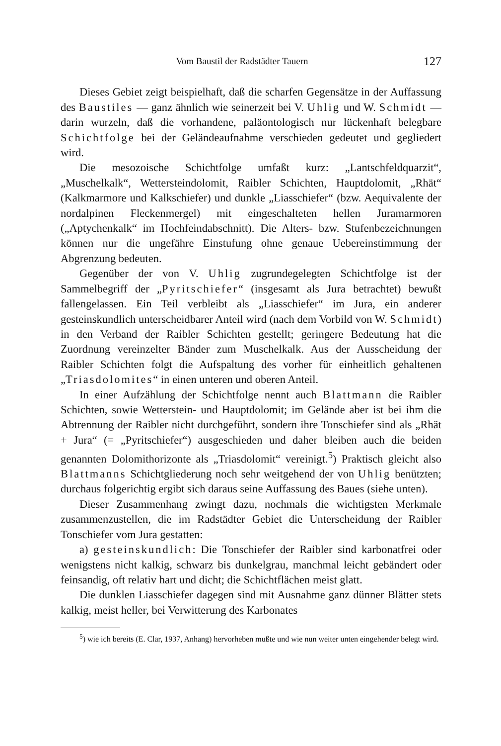Vom Baustil der Radstädter Tauern 127
Dieses Gebiet zeigt beispielhaft, daß die scharfen Gegensätze in der Auffassung des Baustiles — ganz ähnlich wie seinerzeit bei V. Uhlig und W. Schmidt — darin wurzeln, daß die vorhandene, paläontologisch nur lückenhaft belegbare Schichtfolge bei der Geländeaufnahme verschieden gedeutet und gegliedert wird.
Die mesozoische Schichtfolge umfaßt kurz: „Lantschfeldquarzit“, „Muschelkalk“, Wettersteindolomit, Raibler Schichten, Hauptdolomit, „Rhät“ (Kalkmarmore und Kalkschiefer) und dunkle „Liasschiefer“ (bzw. Aequivalente der nordalpinen Fleckenmergel) mit eingeschalteten hellen Juramarmoren („Aptychenkalk“ im Hochfeindabschnitt). Die Alters- bzw. Stufenbezeichnungen können nur die ungefähre Einstufung ohne genaue Uebereinstimmung der Abgrenzung bedeuten.
Gegenüber der von V. Uhlig zugrundegelegten Schichtfolge ist der Sammelbegriff der „Pyritschiefer“ (insgesamt als Jura betrachtet) bewußt fallengelassen. Ein Teil verbleibt als „Liasschiefer“ im Jura, ein anderer gesteinskundlich unterscheidbarer Anteil wird (nach dem Vorbild von W. Schmidt) in den Verband der Raibler Schichten gestellt; geringere Bedeutung hat die Zuordnung vereinzelter Bänder zum Muschelkalk. Aus der Ausscheidung der Raibler Schichten folgt die Aufspaltung des vorher für einheitlich gehaltenen „Triasdolomites“ in einen unteren und oberen Anteil.
In einer Aufzählung der Schichtfolge nennt auch Blattmann die Raibler Schichten, sowie Wetterstein- und Hauptdolomit; im Gelände aber ist bei ihm die Abtrennung der Raibler nicht durchgeführt, sondern ihre Tonschiefer sind als „Rhät + Jura“ (= „Pyritschiefer“) ausgeschieden und daher bleiben auch die beiden genannten Dolomithorizonte als „Triasdolomit“ vereinigt.<sup>5</sup>) Praktisch gleicht also Blattmanns Schichtgliederung noch sehr weitgehend der von Uhlig benützten; durchaus folgerichtig ergibt sich daraus seine Auffassung des Baues (siehe unten).
Dieser Zusammenhang zwingt dazu, nochmals die wichtigsten Merkmale zusammenzustellen, die im Radstädter Gebiet die Unterscheidung der Raibler Tonschiefer vom Jura gestatten:
a) gesteinskundlich: Die Tonschiefer der Raibler sind karbonatfrei oder wenigstens nicht kalkig, schwarz bis dunkelgrau, manchmal leicht gebändert oder feinsandig, oft relativ hart und dicht; die Schichtflächen meist glatt.
Die dunklen Liasschiefer dagegen sind mit Ausnahme ganz dünner Blätter stets kalkig, meist heller, bei Verwitterung des Karbonates
<sup>5</sup>) wie ich bereits (E. Clar, 1937, Anhang) hervorheben mußte und wie nun weiter unten eingehender belegt wird.